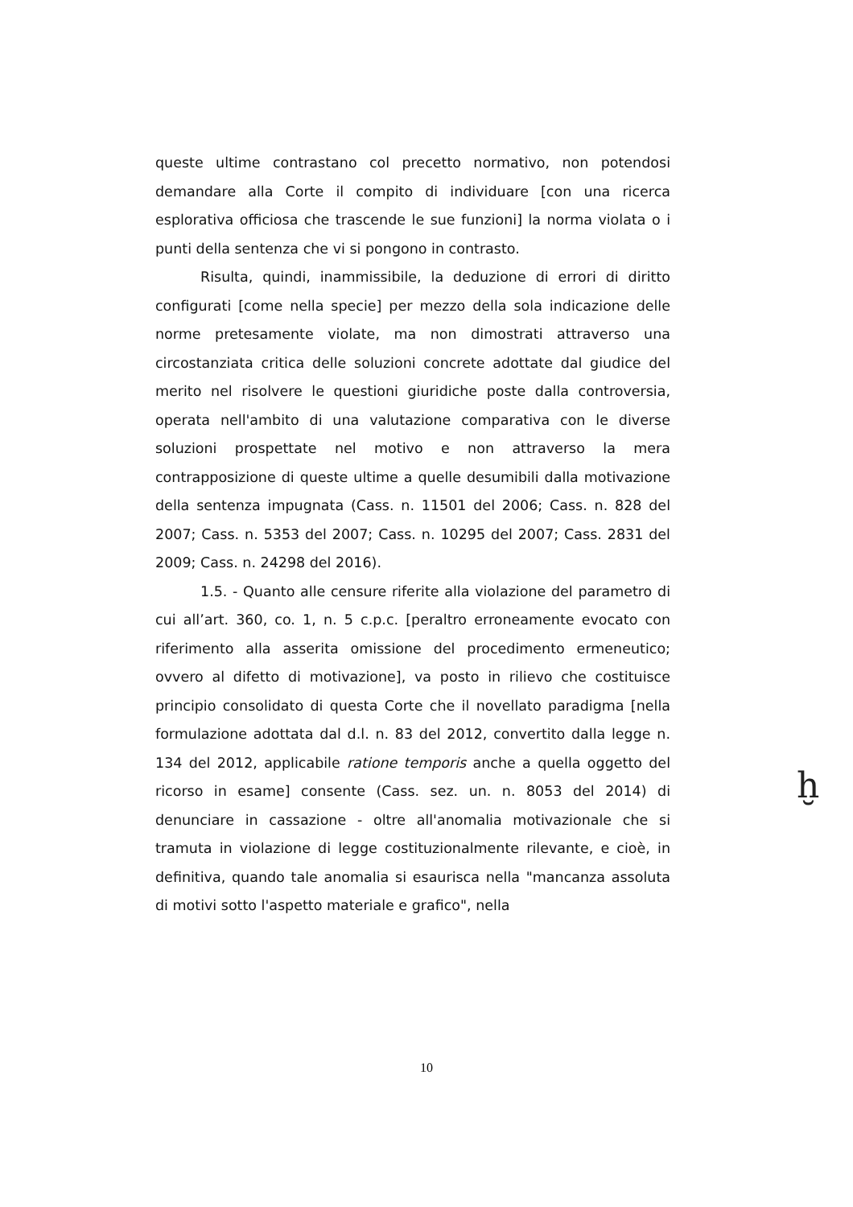queste ultime contrastano col precetto normativo, non potendosi demandare alla Corte il compito di individuare [con una ricerca esplorativa officiosa che trascende le sue funzioni] la norma violata o i punti della sentenza che vi si pongono in contrasto.
Risulta, quindi, inammissibile, la deduzione di errori di diritto configurati [come nella specie] per mezzo della sola indicazione delle norme pretesamente violate, ma non dimostrati attraverso una circostanziata critica delle soluzioni concrete adottate dal giudice del merito nel risolvere le questioni giuridiche poste dalla controversia, operata nell'ambito di una valutazione comparativa con le diverse soluzioni prospettate nel motivo e non attraverso la mera contrapposizione di queste ultime a quelle desumibili dalla motivazione della sentenza impugnata (Cass. n. 11501 del 2006; Cass. n. 828 del 2007; Cass. n. 5353 del 2007; Cass. n. 10295 del 2007; Cass. 2831 del 2009; Cass. n. 24298 del 2016).
1.5. - Quanto alle censure riferite alla violazione del parametro di cui all’art. 360, co. 1, n. 5 c.p.c. [peraltro erroneamente evocato con riferimento alla asserita omissione del procedimento ermeneutico; ovvero al difetto di motivazione], va posto in rilievo che costituisce principio consolidato di questa Corte che il novellato paradigma [nella formulazione adottata dal d.l. n. 83 del 2012, convertito dalla legge n. 134 del 2012, applicabile ratione temporis anche a quella oggetto del ricorso in esame] consente (Cass. sez. un. n. 8053 del 2014) di denunciare in cassazione - oltre all'anomalia motivazionale che si tramuta in violazione di legge costituzionalmente rilevante, e cioè, in definitiva, quando tale anomalia si esaurisca nella "mancanza assoluta di motivi sotto l'aspetto materiale e grafico", nella
ḫ
10